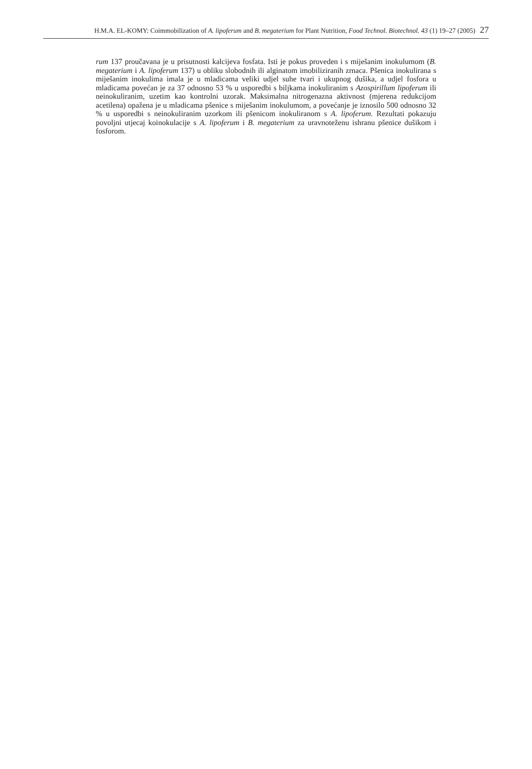H.M.A. EL-KOMY: Coimmobilization of A. lipoferum and B. megaterium for Plant Nutrition, Food Technol. Biotechnol. 43 (1) 19–27 (2005) 27
rum 137 proučavana je u prisutnosti kalcijeva fosfata. Isti je pokus proveden i s miješanim inokulumom (B. megaterium i A. lipoferum 137) u obliku slobodnih ili alginatom imobiliziranih zrnaca. Pšenica inokulirana s miješanim inokulima imala je u mladicama veliki udjel suhe tvari i ukupnog dušika, a udjel fosfora u mladicama povećan je za 37 odnosno 53 % u usporedbi s biljkama inokuliranim s Azospirillum lipoferum ili neinokuliranim, uzetim kao kontrolni uzorak. Maksimalna nitrogenazna aktivnost (mjerena redukcijom acetilena) opažena je u mladicama pšenice s miješanim inokulumom, a povećanje je iznosilo 500 odnosno 32 % u usporedbi s neinokuliranim uzorkom ili pšenicom inokuliranom s A. lipoferum. Rezultati pokazuju povoljni utjecaj koinokulacije s A. lipoferum i B. megaterium za uravnoteženu ishranu pšenice dušikom i fosforom.